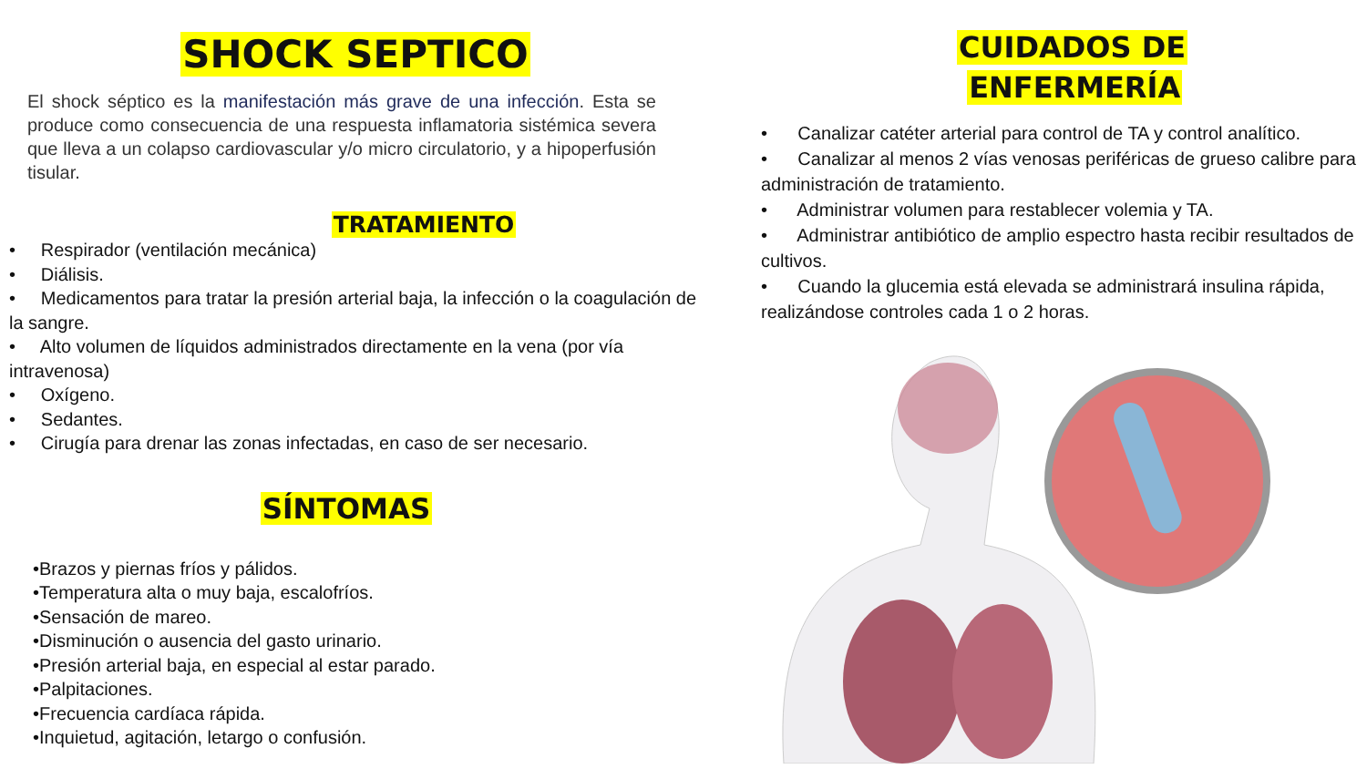SHOCK SEPTICO
El shock séptico es la manifestación más grave de una infección. Esta se produce como consecuencia de una respuesta inflamatoria sistémica severa que lleva a un colapso cardiovascular y/o micro circulatorio, y a hipoperfusión tisular.
TRATAMIENTO
• Respirador (ventilación mecánica)
• Diálisis.
• Medicamentos para tratar la presión arterial baja, la infección o la coagulación de la sangre.
• Alto volumen de líquidos administrados directamente en la vena (por vía intravenosa)
• Oxígeno.
• Sedantes.
• Cirugía para drenar las zonas infectadas, en caso de ser necesario.
SÍNTOMAS
•Brazos y piernas fríos y pálidos.
•Temperatura alta o muy baja, escalofríos.
•Sensación de mareo.
•Disminución o ausencia del gasto urinario.
•Presión arterial baja, en especial al estar parado.
•Palpitaciones.
•Frecuencia cardíaca rápida.
•Inquietud, agitación, letargo o confusión.
CUIDADOS DE
ENFERMERÍA
• Canalizar catéter arterial para control de TA y control analítico.
• Canalizar al menos 2 vías venosas periféricas de grueso calibre para administración de tratamiento.
• Administrar volumen para restablecer volemia y TA.
• Administrar antibiótico de amplio espectro hasta recibir resultados de cultivos.
• Cuando la glucemia está elevada se administrará insulina rápida, realizándose controles cada 1 o 2 horas.